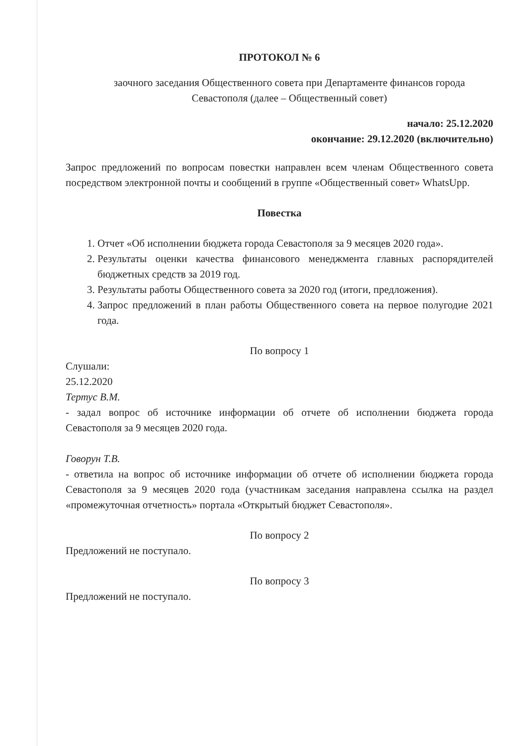ПРОТОКОЛ № 6
заочного заседания Общественного совета при Департаменте финансов города Севастополя (далее – Общественный совет)
начало: 25.12.2020
окончание: 29.12.2020 (включительно)
Запрос предложений по вопросам повестки направлен всем членам Общественного совета посредством электронной почты и сообщений в группе «Общественный совет» WhatsUpp.
Повестка
1. Отчет «Об исполнении бюджета города Севастополя за 9 месяцев 2020 года».
2. Результаты оценки качества финансового менеджмента главных распорядителей бюджетных средств за 2019 год.
3. Результаты работы Общественного совета за 2020 год (итоги, предложения).
4. Запрос предложений в план работы Общественного совета на первое полугодие 2021 года.
По вопросу 1
Слушали:
25.12.2020
Тертус В.М.
- задал вопрос об источнике информации об отчете об исполнении бюджета города Севастополя за 9 месяцев 2020 года.
Говорун Т.В.
- ответила на вопрос об источнике информации об отчете об исполнении бюджета города Севастополя за 9 месяцев 2020 года (участникам заседания направлена ссылка на раздел «промежуточная отчетность» портала «Открытый бюджет Севастополя».
По вопросу 2
Предложений не поступало.
По вопросу 3
Предложений не поступало.